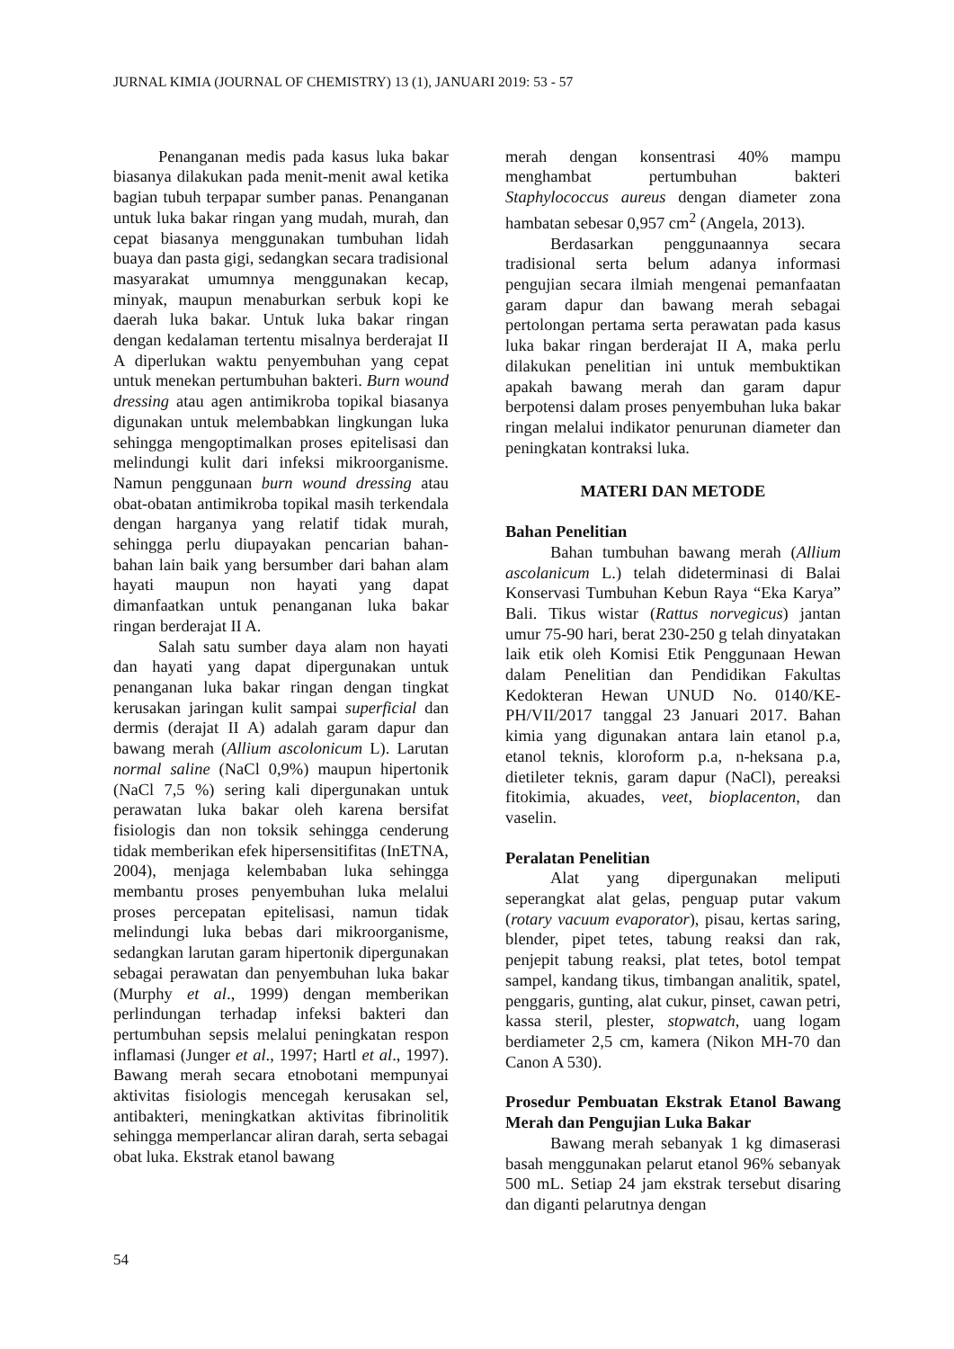JURNAL KIMIA (JOURNAL OF CHEMISTRY) 13 (1), JANUARI 2019: 53 - 57
Penanganan medis pada kasus luka bakar biasanya dilakukan pada menit-menit awal ketika bagian tubuh terpapar sumber panas. Penanganan untuk luka bakar ringan yang mudah, murah, dan cepat biasanya menggunakan tumbuhan lidah buaya dan pasta gigi, sedangkan secara tradisional masyarakat umumnya menggunakan kecap, minyak, maupun menaburkan serbuk kopi ke daerah luka bakar. Untuk luka bakar ringan dengan kedalaman tertentu misalnya berderajat II A diperlukan waktu penyembuhan yang cepat untuk menekan pertumbuhan bakteri. Burn wound dressing atau agen antimikroba topikal biasanya digunakan untuk melembabkan lingkungan luka sehingga mengoptimalkan proses epitelisasi dan melindungi kulit dari infeksi mikroorganisme. Namun penggunaan burn wound dressing atau obat-obatan antimikroba topikal masih terkendala dengan harganya yang relatif tidak murah, sehingga perlu diupayakan pencarian bahan-bahan lain baik yang bersumber dari bahan alam hayati maupun non hayati yang dapat dimanfaatkan untuk penanganan luka bakar ringan berderajat II A.
Salah satu sumber daya alam non hayati dan hayati yang dapat dipergunakan untuk penanganan luka bakar ringan dengan tingkat kerusakan jaringan kulit sampai superficial dan dermis (derajat II A) adalah garam dapur dan bawang merah (Allium ascolonicum L). Larutan normal saline (NaCl 0,9%) maupun hipertonik (NaCl 7,5 %) sering kali dipergunakan untuk perawatan luka bakar oleh karena bersifat fisiologis dan non toksik sehingga cenderung tidak memberikan efek hipersensitifitas (InETNA, 2004), menjaga kelembaban luka sehingga membantu proses penyembuhan luka melalui proses percepatan epitelisasi, namun tidak melindungi luka bebas dari mikroorganisme, sedangkan larutan garam hipertonik dipergunakan sebagai perawatan dan penyembuhan luka bakar (Murphy et al., 1999) dengan memberikan perlindungan terhadap infeksi bakteri dan pertumbuhan sepsis melalui peningkatan respon inflamasi (Junger et al., 1997; Hartl et al., 1997). Bawang merah secara etnobotani mempunyai aktivitas fisiologis mencegah kerusakan sel, antibakteri, meningkatkan aktivitas fibrinolitik sehingga memperlancar aliran darah, serta sebagai obat luka. Ekstrak etanol bawang
merah dengan konsentrasi 40% mampu menghambat pertumbuhan bakteri Staphylococcus aureus dengan diameter zona hambatan sebesar 0,957 cm<sup>2</sup> (Angela, 2013).
Berdasarkan penggunaannya secara tradisional serta belum adanya informasi pengujian secara ilmiah mengenai pemanfaatan garam dapur dan bawang merah sebagai pertolongan pertama serta perawatan pada kasus luka bakar ringan berderajat II A, maka perlu dilakukan penelitian ini untuk membuktikan apakah bawang merah dan garam dapur berpotensi dalam proses penyembuhan luka bakar ringan melalui indikator penurunan diameter dan peningkatan kontraksi luka.
MATERI DAN METODE
Bahan Penelitian
Bahan tumbuhan bawang merah (Allium ascolanicum L.) telah dideterminasi di Balai Konservasi Tumbuhan Kebun Raya “Eka Karya” Bali. Tikus wistar (Rattus norvegicus) jantan umur 75-90 hari, berat 230-250 g telah dinyatakan laik etik oleh Komisi Etik Penggunaan Hewan dalam Penelitian dan Pendidikan Fakultas Kedokteran Hewan UNUD No. 0140/KE-PH/VII/2017 tanggal 23 Januari 2017. Bahan kimia yang digunakan antara lain etanol p.a, etanol teknis, kloroform p.a, n-heksana p.a, dietileter teknis, garam dapur (NaCl), pereaksi fitokimia, akuades, veet, bioplacenton, dan vaselin.
Peralatan Penelitian
Alat yang dipergunakan meliputi seperangkat alat gelas, penguap putar vakum (rotary vacuum evaporator), pisau, kertas saring, blender, pipet tetes, tabung reaksi dan rak, penjepit tabung reaksi, plat tetes, botol tempat sampel, kandang tikus, timbangan analitik, spatel, penggaris, gunting, alat cukur, pinset, cawan petri, kassa steril, plester, stopwatch, uang logam berdiameter 2,5 cm, kamera (Nikon MH-70 dan Canon A 530).
Prosedur Pembuatan Ekstrak Etanol Bawang Merah dan Pengujian Luka Bakar
Bawang merah sebanyak 1 kg dimaserasi basah menggunakan pelarut etanol 96% sebanyak 500 mL. Setiap 24 jam ekstrak tersebut disaring dan diganti pelarutnya dengan
54